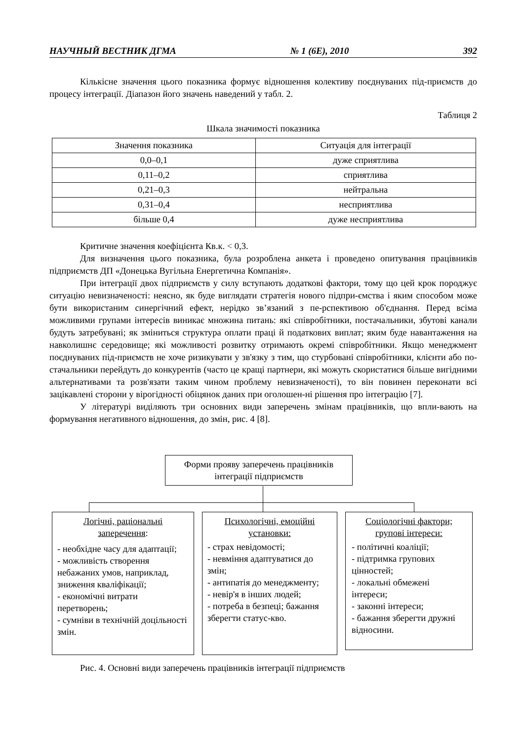НАУЧНЫЙ ВЕСТНИК ДГМА № 1 (6E), 2010 392
Кількісне значення цього показника формує відношення колективу поєднуваних під-приємств до процесу інтеграції. Діапазон його значень наведений у табл. 2.
Таблиця 2
Шкала значимості показника
| Значення показника | Ситуація для інтеграції |
| --- | --- |
| 0,0–0,1 | дуже сприятлива |
| 0,11–0,2 | сприятлива |
| 0,21–0,3 | нейтральна |
| 0,31–0,4 | несприятлива |
| більше 0,4 | дуже несприятлива |
Критичне значення коефіцієнта Кв.к. < 0,3.
Для визначення цього показника, була розроблена анкета і проведено опитування працівників підприємств ДП «Донецька Вугільна Енергетична Компанія».
При інтеграції двох підприємств у силу вступають додаткові фактори, тому що цей крок породжує ситуацію невизначеності: неясно, як буде виглядати стратегія нового підпри-ємства і яким способом може бути використаним синергічний ефект, нерідко зв’язаний з пе-рспективою об'єднання. Перед всіма можливими групами інтересів виникає множина питань: які співробітники, постачальники, збутові канали будуть затребувані; як зміниться структура оплати праці й податкових виплат; яким буде навантаження на навколишнє середовище; які можливості розвитку отримають окремі співробітники. Якщо менеджмент поєднуваних під-приємств не хоче ризикувати у зв'язку з тим, що стурбовані співробітники, клієнти або по-стачальники перейдуть до конкурентів (часто це кращі партнери, які можуть скористатися більше вигідними альтернативами та розв'язати таким чином проблему невизначеності), то він повинен переконати всі зацікавлені сторони у вірогідності обіцянок даних при оголошен-ні рішення про інтеграцію [7].
У літературі виділяють три основних види заперечень змінам працівників, що впли-вають на формування негативного відношення, до змін, рис. 4 [8].
Форми прояву заперечень працівників інтеграції підприємств
Логічні, раціональні заперечення:
- необхідне часу для адаптації;
- можливість створення небажаних умов, наприклад, зниження кваліфікації;
- економічні витрати перетворень;
- сумніви в технічній доцільності змін.
Психологічні, емоційні установки:
- страх невідомості;
- невміння адаптуватися до змін;
- антипатія до менеджменту;
- невір'я в інших людей;
- потреба в безпеці; бажання зберегти статус-кво.
Соціологічні фактори; групові інтереси:
- політичні коаліції;
- підтримка групових цінностей;
- локальні обмежені інтереси;
- законні інтереси;
- бажання зберегти дружні відносини.
Рис. 4. Основні види заперечень працівників інтеграції підприємств